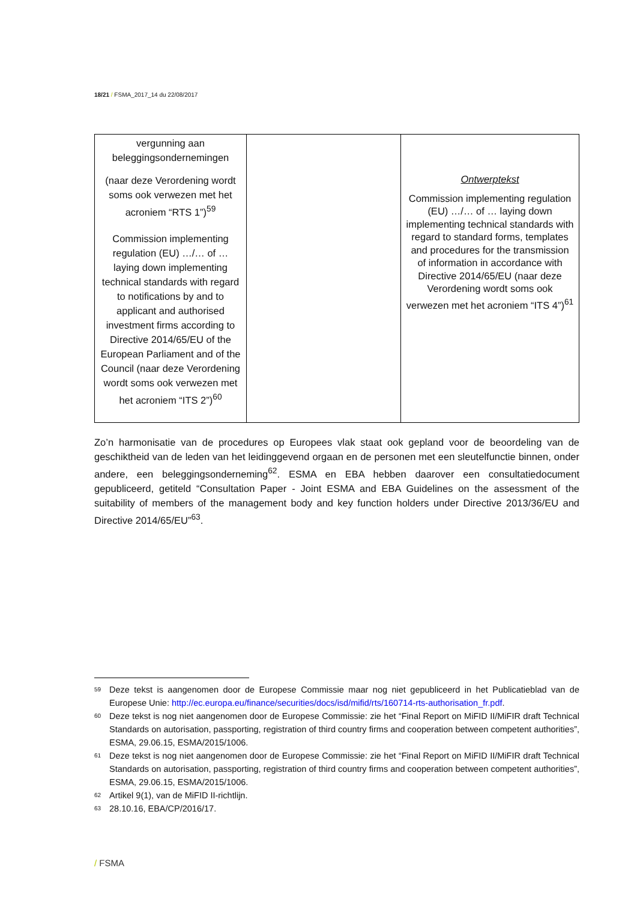18/21 / FSMA_2017_14 du 22/08/2017
| vergunning aan beleggingsondernemingen (naar deze Verordening wordt soms ook verwezen met het acroniem “RTS 1”)<sup>59</sup> Commission implementing regulation (EU) …/… of … laying down implementing technical standards with regard to notifications by and to applicant and authorised investment firms according to Directive 2014/65/EU of the European Parliament and of the Council (naar deze Verordening wordt soms ook verwezen met het acroniem “ITS 2”)<sup>60</sup> | | Ontwerptekst Commission implementing regulation (EU) …/… of … laying down implementing technical standards with regard to standard forms, templates and procedures for the transmission of information in accordance with Directive 2014/65/EU (naar deze Verordening wordt soms ook verwezen met het acroniem “ITS 4”)<sup>61</sup> |
Zo’n harmonisatie van de procedures op Europees vlak staat ook gepland voor de beoordeling van de geschiktheid van de leden van het leidinggevend orgaan en de personen met een sleutelfunctie binnen, onder andere, een beleggingsonderneming<sup>62</sup>. ESMA en EBA hebben daarover een consultatiedocument gepubliceerd, getiteld “Consultation Paper - Joint ESMA and EBA Guidelines on the assessment of the suitability of members of the management body and key function holders under Directive 2013/36/EU and Directive 2014/65/EU”<sup>63</sup>.
59 Deze tekst is aangenomen door de Europese Commissie maar nog niet gepubliceerd in het Publicatieblad van de Europese Unie: http://ec.europa.eu/finance/securities/docs/isd/mifid/rts/160714-rts-authorisation_fr.pdf.
60 Deze tekst is nog niet aangenomen door de Europese Commissie: zie het “Final Report on MiFID II/MiFIR draft Technical Standards on autorisation, passporting, registration of third country firms and cooperation between competent authorities”, ESMA, 29.06.15, ESMA/2015/1006.
61 Deze tekst is nog niet aangenomen door de Europese Commissie: zie het “Final Report on MiFID II/MiFIR draft Technical Standards on autorisation, passporting, registration of third country firms and cooperation between competent authorities”, ESMA, 29.06.15, ESMA/2015/1006.
62 Artikel 9(1), van de MiFID II-richtlijn.
63 28.10.16, EBA/CP/2016/17.
/ FSMA